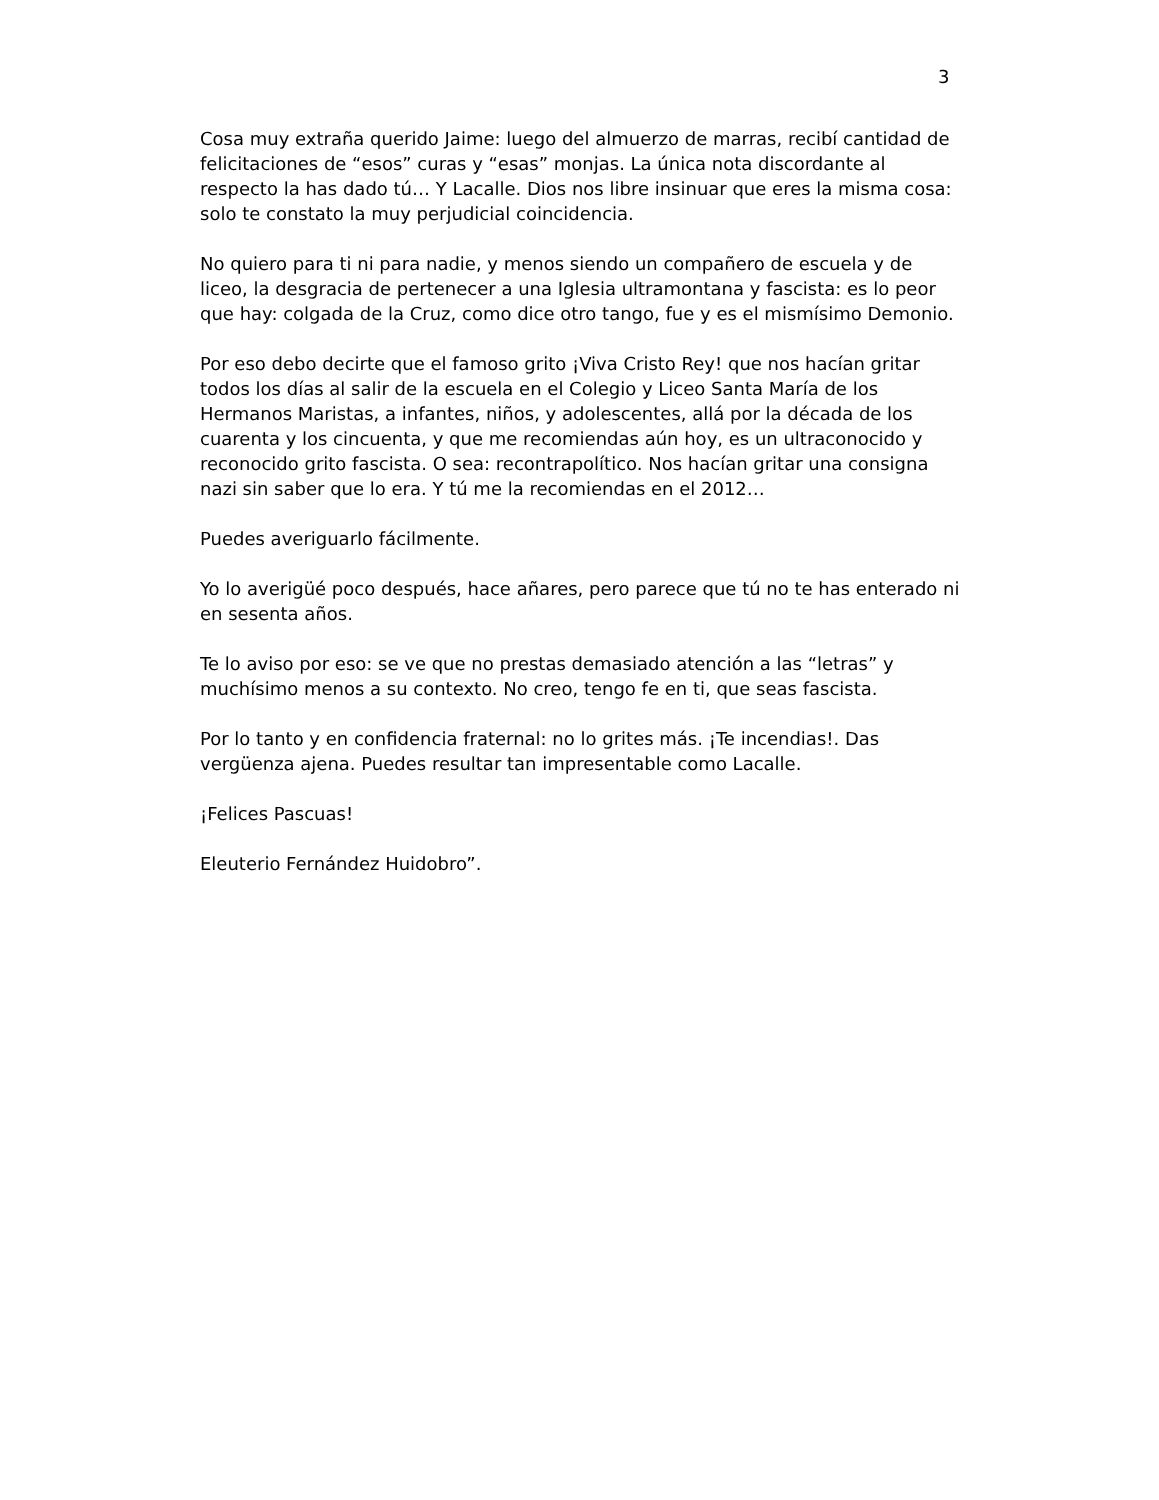3
Cosa muy extraña querido Jaime: luego del almuerzo de marras, recibí cantidad de felicitaciones de “esos” curas y “esas” monjas. La única nota discordante al respecto la has dado tú… Y Lacalle. Dios nos libre insinuar que eres la misma cosa: solo te constato la muy perjudicial coincidencia.
No quiero para ti ni para nadie, y menos siendo un compañero de escuela y de liceo, la desgracia de pertenecer a una Iglesia ultramontana y fascista: es lo peor que hay: colgada de la Cruz, como dice otro tango, fue y es el mismísimo Demonio.
Por eso debo decirte que el famoso grito ¡Viva Cristo Rey! que nos hacían gritar todos los días al salir de la escuela en el Colegio y Liceo Santa María de los Hermanos Maristas, a infantes, niños, y adolescentes, allá por la década de los cuarenta y los cincuenta, y que me recomiendas aún hoy, es un ultraconocido y reconocido grito fascista. O sea: recontrapolítico. Nos hacían gritar una consigna nazi sin saber que lo era. Y tú me la recomiendas en el 2012…
Puedes averiguarlo fácilmente.
Yo lo averigüé poco después, hace añares, pero parece que tú no te has enterado ni en sesenta años.
Te lo aviso por eso: se ve que no prestas demasiado atención a las “letras” y muchísimo menos a su contexto. No creo, tengo fe en ti, que seas fascista.
Por lo tanto y en confidencia fraternal: no lo grites más. ¡Te incendias!. Das vergüenza ajena. Puedes resultar tan impresentable como Lacalle.
¡Felices Pascuas!
Eleuterio Fernández Huidobro”.